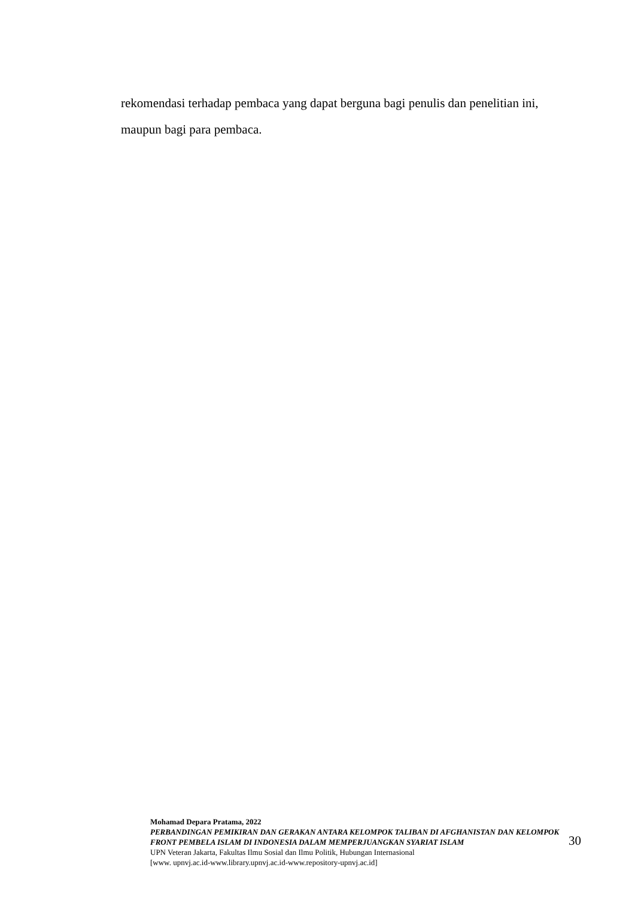rekomendasi terhadap pembaca yang dapat berguna bagi penulis dan penelitian ini, maupun bagi para pembaca.
Mohamad Depara Pratama, 2022
PERBANDINGAN PEMIKIRAN DAN GERAKAN ANTARA KELOMPOK TALIBAN DI AFGHANISTAN DAN KELOMPOK FRONT PEMBELA ISLAM DI INDONESIA DALAM MEMPERJUANGKAN SYARIAT ISLAM
UPN Veteran Jakarta, Fakultas Ilmu Sosial dan Ilmu Politik, Hubungan Internasional
[www. upnvj.ac.id-www.library.upnvj.ac.id-www.repository-upnvj.ac.id]
30